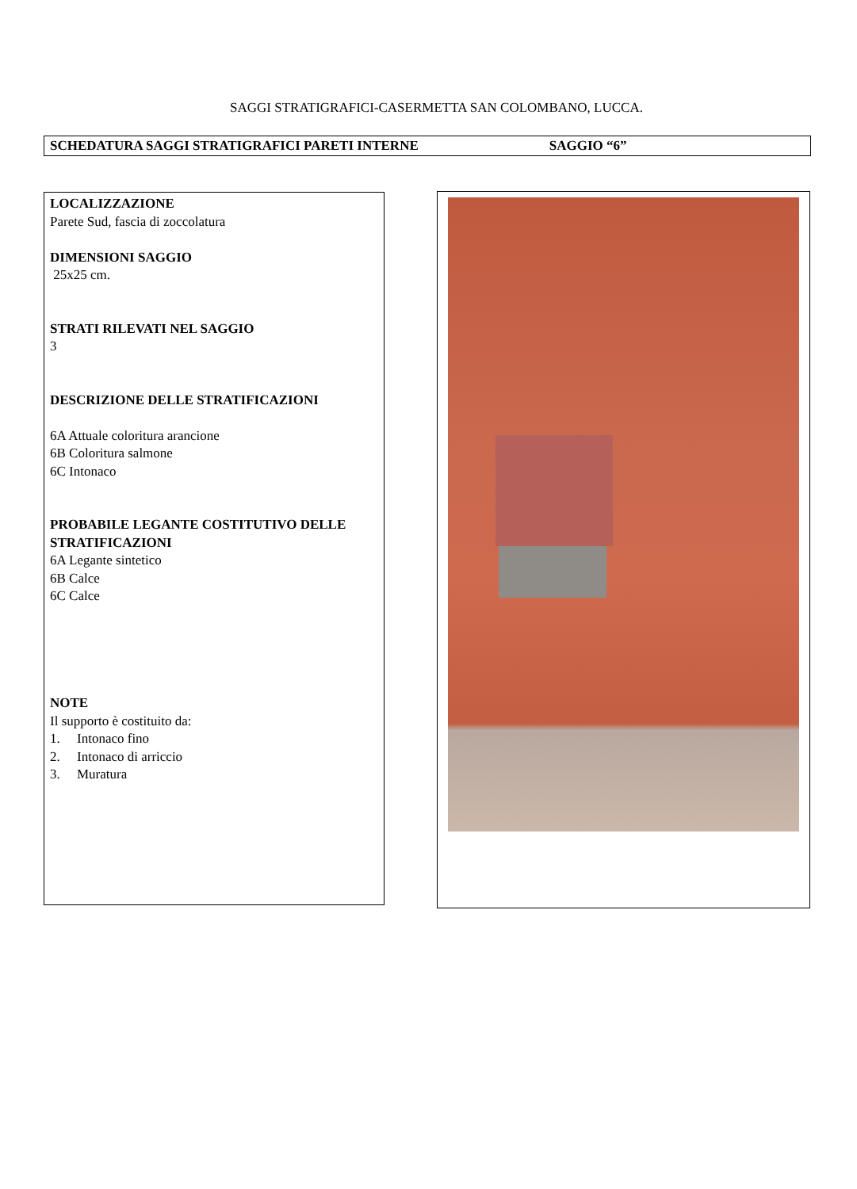SAGGI STRATIGRAFICI-CASERMETTA SAN COLOMBANO, LUCCA.
SCHEDATURA SAGGI STRATIGRAFICI PARETI INTERNE SAGGIO “6”
LOCALIZZAZIONE
Parete Sud, fascia di zoccolatura
DIMENSIONI SAGGIO
25x25 cm.
STRATI RILEVATI NEL SAGGIO
3
DESCRIZIONE DELLE STRATIFICAZIONI
6A Attuale coloritura arancione
6B Coloritura salmone
6C Intonaco
PROBABILE LEGANTE COSTITUTIVO DELLE STRATIFICAZIONI
6A Legante sintetico
6B Calce
6C Calce
NOTE
Il supporto è costituito da:
1. Intonaco fino
2. Intonaco di arriccio
3. Muratura